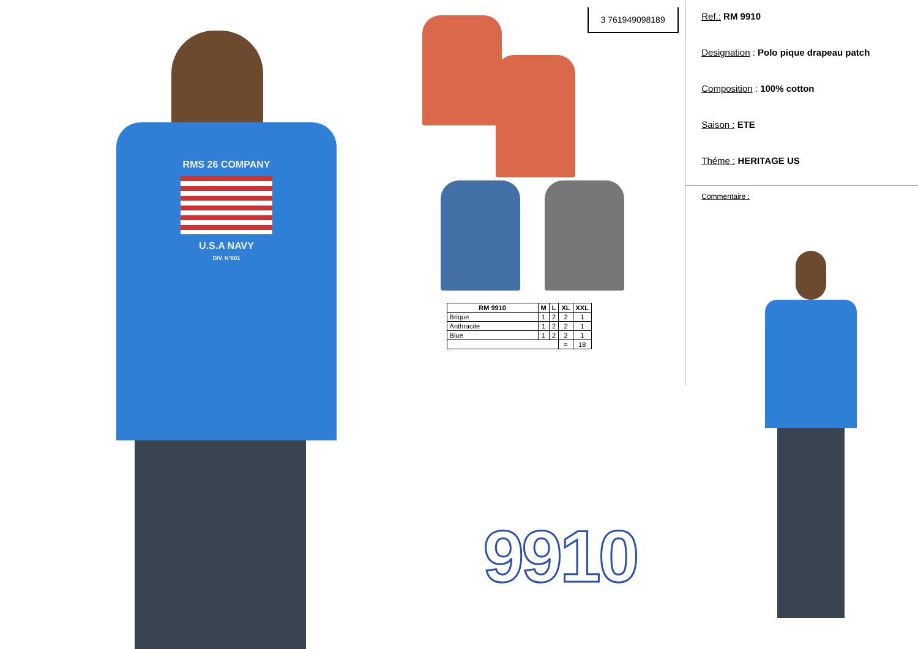RMS 26 COMPANY
U.S.A NAVY
DIV. N°001
3 761949098189
| RM 9910 | M | L | XL | XXL |
| --- | --- | --- | --- | --- |
| Brique | 1 | 2 | 2 | 1 |
| Anthracite | 1 | 2 | 2 | 1 |
| Blue | 1 | 2 | 2 | 1 |
| | | | = | 18 |
9910
Ref.: RM 9910
Designation : Polo pique drapeau patch
Composition : 100% cotton
Saison : ETE
Théme : HERITAGE US
Commentaire :